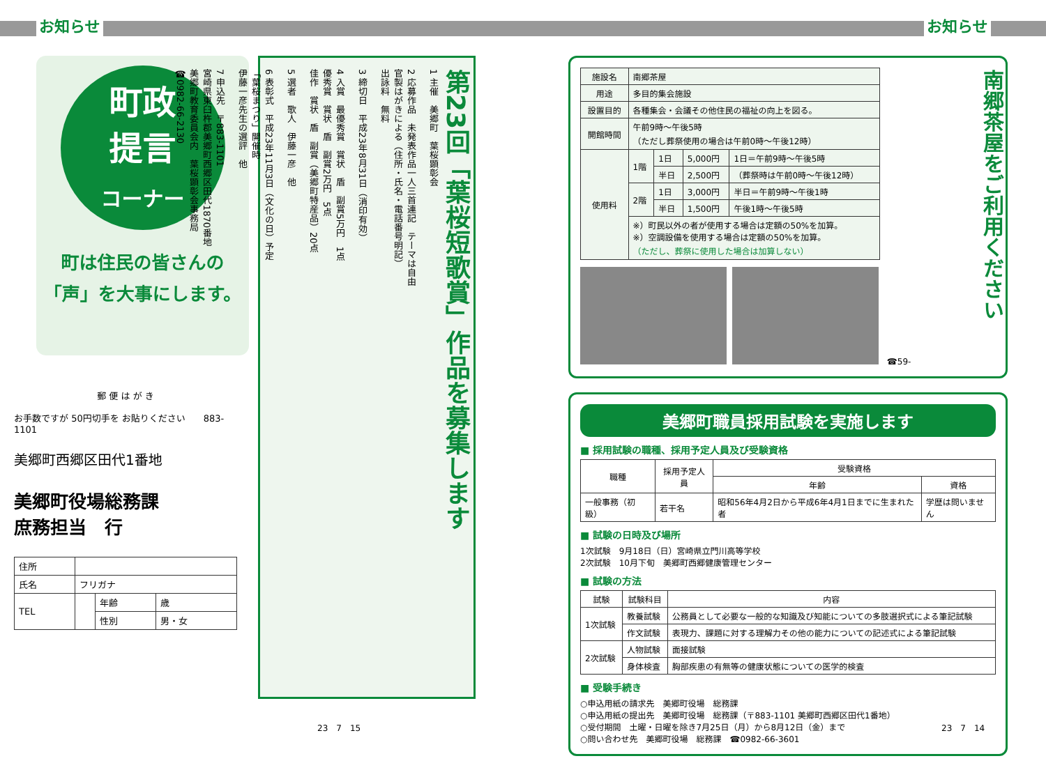お知らせ お知らせ
町政
提言
コーナー
町は住民の皆さんの
「声」を大事にします。
郵 便 は が き
お手数ですが 50円切手を お貼りください　　883-1101
美郷町西郷区田代1番地
美郷町役場総務課
庶務担当　行
| 住所 | | | |
| 氏名 | フリガナ | | |
| TEL | | 年齢 | 歳 |
| | | 性別 | 男・女 |
第23回「葉桜短歌賞」作品を募集します
1 主催　美郷町　葉桜顕彰会
2 応募作品　未発表作品一人三首連記　テーマは自由
官製はがきによる（住所・氏名・電話番号明記）
出詠料　無料
3 締切日　平成23年8月31日（消印有効）
4 入賞　最優秀賞　賞状　盾　副賞5万円　1点
優秀賞　賞状　盾　副賞2万円　5点
佳作　賞状　盾　副賞（美郷町特産品）20点
5 選者　歌人　伊藤一彦　他
6 表彰式　平成23年11月3日（文化の日）予定
「葉桜まつり」開催時
伊藤一彦先生の選評　他
7 申込先　〒883-1101
宮崎県東臼杵郡美郷町西郷区田代1870番地
美郷町教育委員会内　葉桜顕彰会事務局
☎0982-66-2130
23　7　15
| 施設名 | 南郷茶屋 | | | |
| 用途 | 多目的集会施設 | | | |
| 設置目的 | 各種集会・会議その他住民の福祉の向上を図る。 | | | |
| 開館時間 | 午前9時～午後5時 （ただし葬祭使用の場合は午前0時～午後12時） | | | |
| 使用料 | 1階 | 1日 | 5,000円 | 1日＝午前9時～午後5時 |
| | | 半日 | 2,500円 | （葬祭時は午前0時～午後12時） |
| | 2階 | 1日 | 3,000円 | 半日＝午前9時～午後1時 |
| | | 半日 | 1,500円 | 午後1時～午後5時 |
| | ※）町民以外の者が使用する場合は定額の50%を加算。 ※）空調設備を使用する場合は定額の50%を加算。 （ただし、葬祭に使用した場合は加算しない） | | | |
☎59-
美郷町職員採用試験を実施します
■ 採用試験の職種、採用予定人員及び受験資格
| 職種 | 採用予定人員 | 受験資格 | |
| --- | --- | --- | --- |
| | | 年齢 | 資格 |
| 一般事務（初級） | 若干名 | 昭和56年4月2日から平成6年4月1日までに生まれた者 | 学歴は問いません |
■ 試験の日時及び場所
1次試験　9月18日（日）宮崎県立門川高等学校
2次試験　10月下旬　美郷町西郷健康管理センター
■ 試験の方法
| 試験 | 試験科目 | 内容 |
| --- | --- | --- |
| 1次試験 | 教養試験 | 公務員として必要な一般的な知識及び知能についての多肢選択式による筆記試験 |
| | 作文試験 | 表現力、課題に対する理解力その他の能力についての記述式による筆記試験 |
| 2次試験 | 人物試験 | 面接試験 |
| | 身体検査 | 胸部疾患の有無等の健康状態についての医学的検査 |
■ 受験手続き
○申込用紙の請求先　美郷町役場　総務課
○申込用紙の提出先　美郷町役場　総務課（〒883-1101 美郷町西郷区田代1番地）
○受付期間　土曜・日曜を除き7月25日（月）から8月12日（金）まで
○問い合わせ先　美郷町役場　総務課　☎0982-66-3601
南郷茶屋をご利用ください
23　7　14